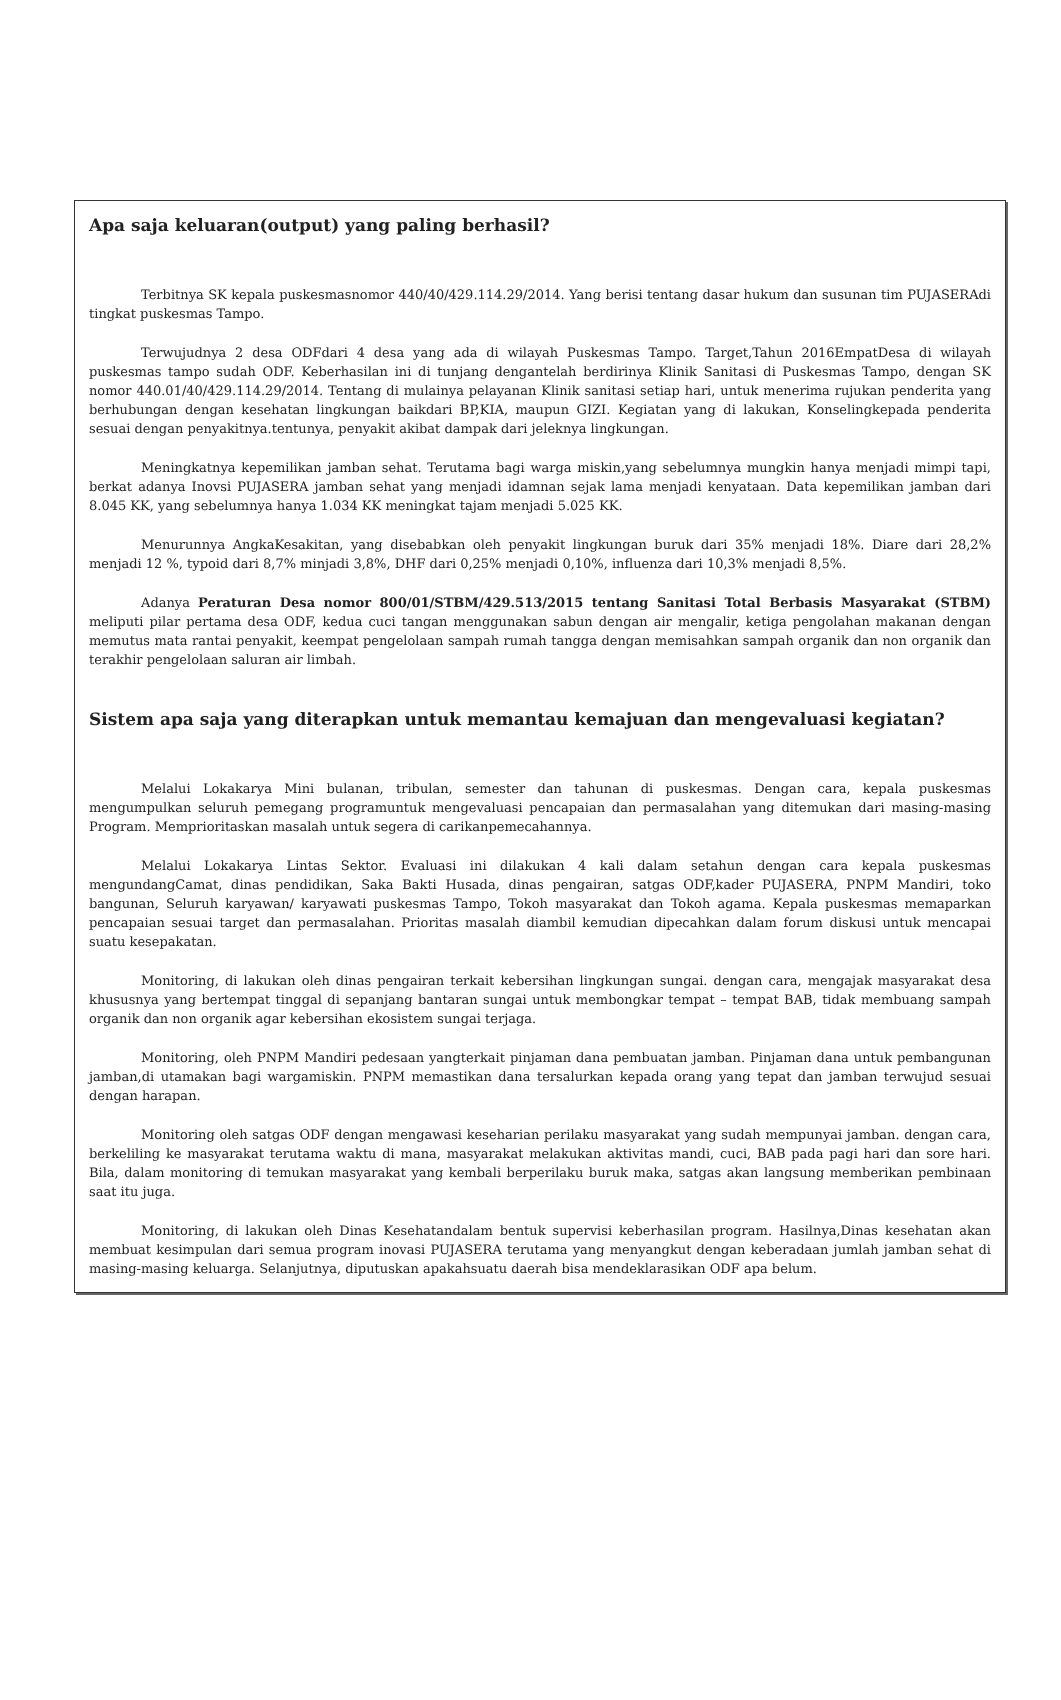Apa saja keluaran(output) yang paling berhasil?
Terbitnya SK kepala puskesmasnomor 440/40/429.114.29/2014. Yang berisi tentang dasar hukum dan susunan tim PUJASERAdi tingkat puskesmas Tampo.
Terwujudnya 2 desa ODFdari 4 desa yang ada di wilayah Puskesmas Tampo. Target,Tahun 2016EmpatDesa di wilayah puskesmas tampo sudah ODF. Keberhasilan ini di tunjang dengantelah berdirinya Klinik Sanitasi di Puskesmas Tampo, dengan SK nomor 440.01/40/429.114.29/2014. Tentang di mulainya pelayanan Klinik sanitasi setiap hari, untuk menerima rujukan penderita yang berhubungan dengan kesehatan lingkungan baikdari BP,KIA, maupun GIZI. Kegiatan yang di lakukan, Konselingkepada penderita sesuai dengan penyakitnya.tentunya, penyakit akibat dampak dari jeleknya lingkungan.
Meningkatnya kepemilikan jamban sehat. Terutama bagi warga miskin,yang sebelumnya mungkin hanya menjadi mimpi tapi, berkat adanya Inovsi PUJASERA jamban sehat yang menjadi idamnan sejak lama menjadi kenyataan. Data kepemilikan jamban dari 8.045 KK, yang sebelumnya hanya 1.034 KK meningkat tajam menjadi 5.025 KK.
Menurunnya AngkaKesakitan, yang disebabkan oleh penyakit lingkungan buruk dari 35% menjadi 18%. Diare dari 28,2% menjadi 12 %, typoid dari 8,7% minjadi 3,8%, DHF dari 0,25% menjadi 0,10%, influenza dari 10,3% menjadi 8,5%.
Adanya Peraturan Desa nomor 800/01/STBM/429.513/2015 tentang Sanitasi Total Berbasis Masyarakat (STBM) meliputi pilar pertama desa ODF, kedua cuci tangan menggunakan sabun dengan air mengalir, ketiga pengolahan makanan dengan memutus mata rantai penyakit, keempat pengelolaan sampah rumah tangga dengan memisahkan sampah organik dan non organik dan terakhir pengelolaan saluran air limbah.
Sistem apa saja yang diterapkan untuk memantau kemajuan dan mengevaluasi kegiatan?
Melalui Lokakarya Mini bulanan, tribulan, semester dan tahunan di puskesmas. Dengan cara, kepala puskesmas mengumpulkan seluruh pemegang programuntuk mengevaluasi pencapaian dan permasalahan yang ditemukan dari masing-masing Program. Memprioritaskan masalah untuk segera di carikanpemecahannya.
Melalui Lokakarya Lintas Sektor. Evaluasi ini dilakukan 4 kali dalam setahun dengan cara kepala puskesmas mengundangCamat, dinas pendidikan, Saka Bakti Husada, dinas pengairan, satgas ODF,kader PUJASERA, PNPM Mandiri, toko bangunan, Seluruh karyawan/ karyawati puskesmas Tampo, Tokoh masyarakat dan Tokoh agama. Kepala puskesmas memaparkan pencapaian sesuai target dan permasalahan. Prioritas masalah diambil kemudian dipecahkan dalam forum diskusi untuk mencapai suatu kesepakatan.
Monitoring, di lakukan oleh dinas pengairan terkait kebersihan lingkungan sungai. dengan cara, mengajak masyarakat desa khususnya yang bertempat tinggal di sepanjang bantaran sungai untuk membongkar tempat – tempat BAB, tidak membuang sampah organik dan non organik agar kebersihan ekosistem sungai terjaga.
Monitoring, oleh PNPM Mandiri pedesaan yangterkait pinjaman dana pembuatan jamban. Pinjaman dana untuk pembangunan jamban,di utamakan bagi wargamiskin. PNPM memastikan dana tersalurkan kepada orang yang tepat dan jamban terwujud sesuai dengan harapan.
Monitoring oleh satgas ODF dengan mengawasi keseharian perilaku masyarakat yang sudah mempunyai jamban. dengan cara, berkeliling ke masyarakat terutama waktu di mana, masyarakat melakukan aktivitas mandi, cuci, BAB pada pagi hari dan sore hari. Bila, dalam monitoring di temukan masyarakat yang kembali berperilaku buruk maka, satgas akan langsung memberikan pembinaan saat itu juga.
Monitoring, di lakukan oleh Dinas Kesehatandalam bentuk supervisi keberhasilan program. Hasilnya,Dinas kesehatan akan membuat kesimpulan dari semua program inovasi PUJASERA terutama yang menyangkut dengan keberadaan jumlah jamban sehat di masing-masing keluarga. Selanjutnya, diputuskan apakahsuatu daerah bisa mendeklarasikan ODF apa belum.